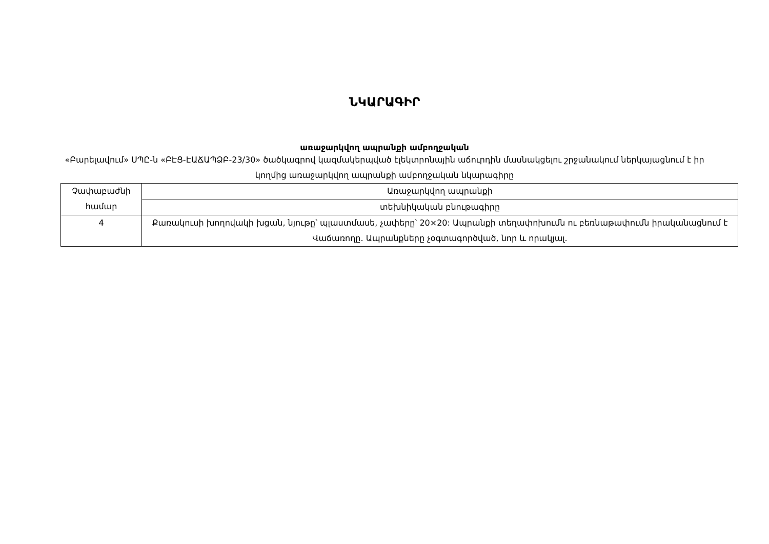ՆԿԱՐԱԳԻՐ
առաջարկվող ապրանքի ամբողջական
«Բարելավում» ՍՊԸ-ն «ԲԷՑ-ԷԱՃԱՊՁԲ-23/30» ծածկագրով կազմակերպված էլեկտրոնային աճուրդին մասնակցելու շրջանակում ներկայացնում է իր կողմից առաջարկվող ապրանքի ամբողջական նկարագիրը
| Չափաբաժնի համար | Առաջարկվող ապրանքի |
| | տեխնիկական բնութագիրը |
| 4 | Քառակուսի խողովակի խցան, նյութը՝ պլաստմասե, չափերը՝ 20×20: Ապրանքի տեղափոխումն ու բեռնաթափումն իրականացնում է Վաճառողը. Ապրանքները չօգտագործված, նոր և որակյալ. |